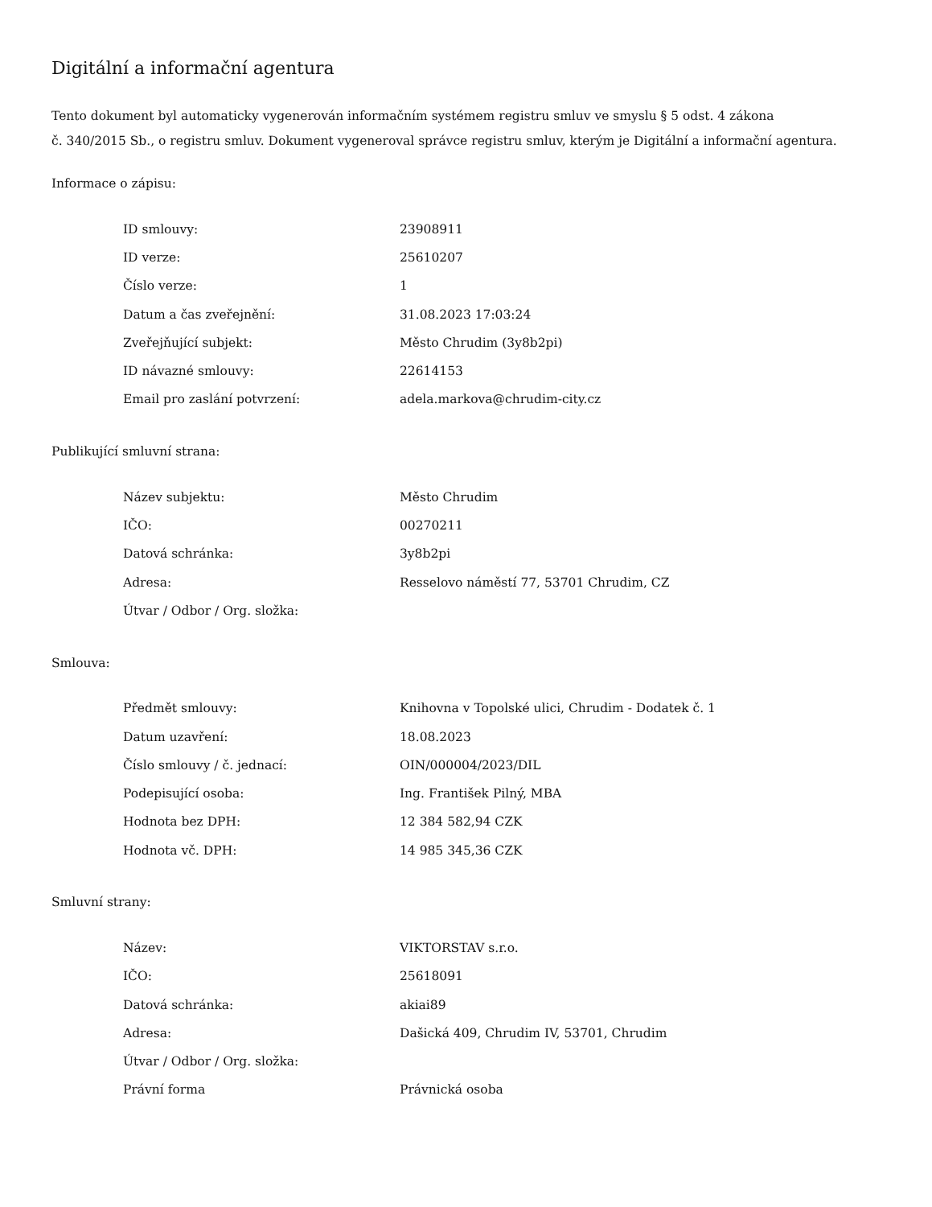Digitální a informační agentura
Tento dokument byl automaticky vygenerován informačním systémem registru smluv ve smyslu § 5 odst. 4 zákona
č. 340/2015 Sb., o registru smluv. Dokument vygeneroval správce registru smluv, kterým je Digitální a informační agentura.
Informace o zápisu:
| ID smlouvy: | 23908911 |
| ID verze: | 25610207 |
| Číslo verze: | 1 |
| Datum a čas zveřejnění: | 31.08.2023 17:03:24 |
| Zveřejňující subjekt: | Město Chrudim (3y8b2pi) |
| ID návazné smlouvy: | 22614153 |
| Email pro zaslání potvrzení: | adela.markova@chrudim-city.cz |
Publikující smluvní strana:
| Název subjektu: | Město Chrudim |
| IČO: | 00270211 |
| Datová schránka: | 3y8b2pi |
| Adresa: | Resselovo náměstí 77, 53701 Chrudim, CZ |
| Útvar / Odbor / Org. složka: | |
Smlouva:
| Předmět smlouvy: | Knihovna v Topolské ulici, Chrudim - Dodatek č. 1 |
| Datum uzavření: | 18.08.2023 |
| Číslo smlouvy / č. jednací: | OIN/000004/2023/DIL |
| Podepisující osoba: | Ing. František Pilný, MBA |
| Hodnota bez DPH: | 12 384 582,94 CZK |
| Hodnota vč. DPH: | 14 985 345,36 CZK |
Smluvní strany:
| Název: | VIKTORSTAV s.r.o. |
| IČO: | 25618091 |
| Datová schránka: | akiai89 |
| Adresa: | Dašická 409, Chrudim IV, 53701, Chrudim |
| Útvar / Odbor / Org. složka: | |
| Právní forma | Právnická osoba |